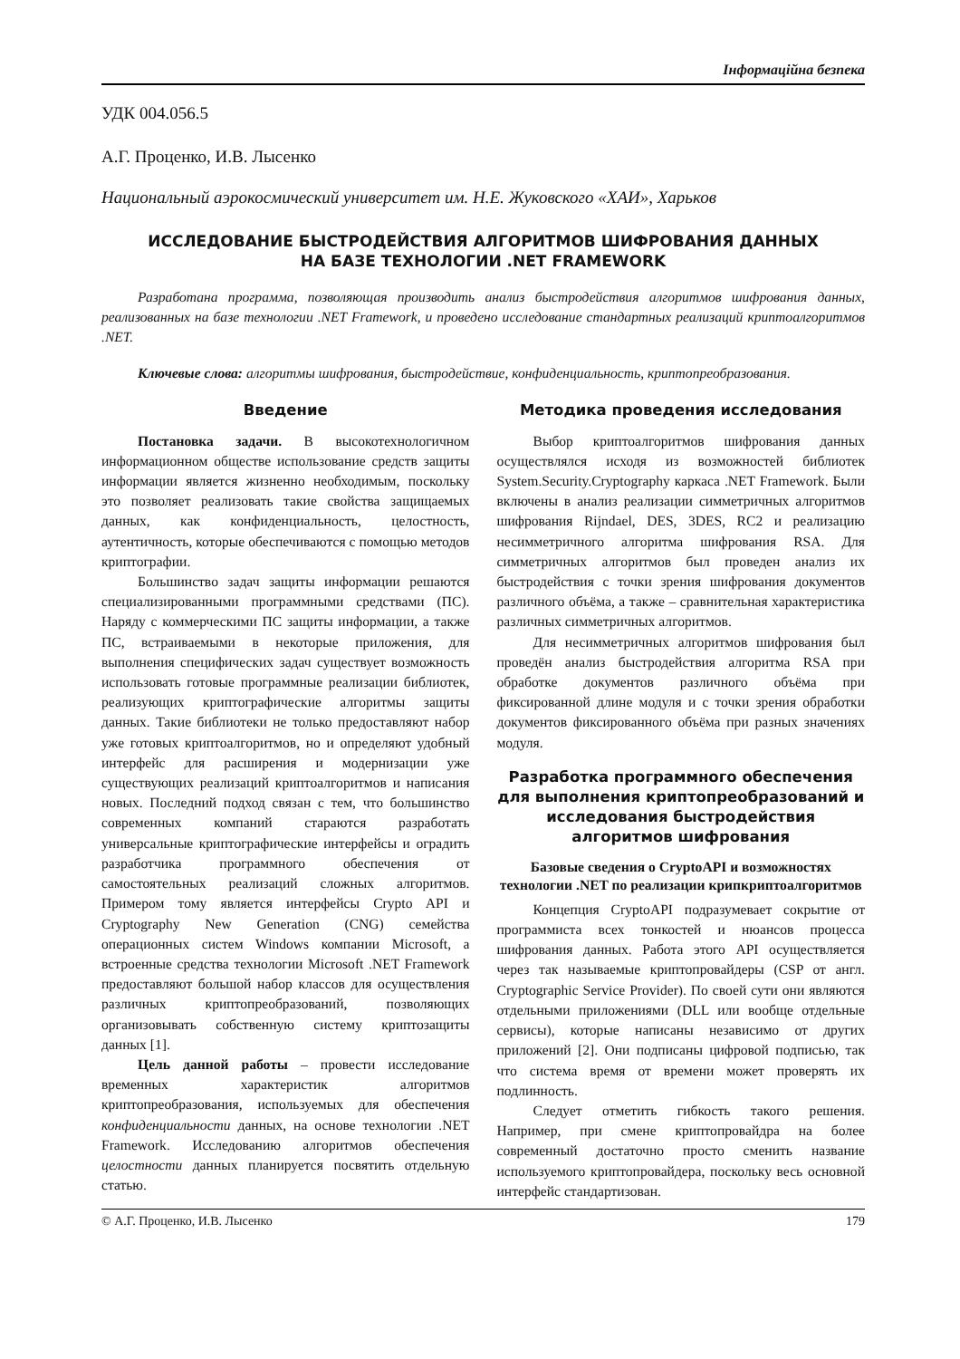Інформаційна безпека
УДК 004.056.5
А.Г. Проценко, И.В. Лысенко
Национальный аэрокосмический университет им. Н.Е. Жуковского «ХАИ», Харьков
ИССЛЕДОВАНИЕ БЫСТРОДЕЙСТВИЯ АЛГОРИТМОВ ШИФРОВАНИЯ ДАННЫХ
НА БАЗЕ ТЕХНОЛОГИИ .NET FRAMEWORK
Разработана программа, позволяющая производить анализ быстродействия алгоритмов шифрования данных, реализованных на базе технологии .NET Framework, и проведено исследование стандартных реализаций криптоалгоритмов .NET.
Ключевые слова: алгоритмы шифрования, быстродействие, конфиденциальность, криптопреобразования.
Введение
Постановка задачи. В высокотехнологичном информационном обществе использование средств защиты информации является жизненно необходимым, поскольку это позволяет реализовать такие свойства защищаемых данных, как конфиденциальность, целостность, аутентичность, которые обеспечиваются с помощью методов криптографии.
Большинство задач защиты информации решаются специализированными программными средствами (ПС). Наряду с коммерческими ПС защиты информации, а также ПС, встраиваемыми в некоторые приложения, для выполнения специфических задач существует возможность использовать готовые программные реализации библиотек, реализующих криптографические алгоритмы защиты данных. Такие библиотеки не только предоставляют набор уже готовых криптоалгоритмов, но и определяют удобный интерфейс для расширения и модернизации уже существующих реализаций криптоалгоритмов и написания новых. Последний подход связан с тем, что большинство современных компаний стараются разработать универсальные криптографические интерфейсы и оградить разработчика программного обеспечения от самостоятельных реализаций сложных алгоритмов. Примером тому является интерфейсы Crypto API и Cryptography New Generation (CNG) семейства операционных систем Windows компании Microsoft, а встроенные средства технологии Microsoft .NET Framework предоставляют большой набор классов для осуществления различных криптопреобразований, позволяющих организовывать собственную систему криптозащиты данных [1].
Цель данной работы – провести исследование временных характеристик алгоритмов криптопреобразования, используемых для обеспечения конфиденциальности данных, на основе технологии .NET Framework. Исследованию алгоритмов обеспечения целостности данных планируется посвятить отдельную статью.
Методика проведения исследования
Выбор криптоалгоритмов шифрования данных осуществлялся исходя из возможностей библиотек System.Security.Cryptography каркаса .NET Framework. Были включены в анализ реализации симметричных алгоритмов шифрования Rijndael, DES, 3DES, RC2 и реализацию несимметричного алгоритма шифрования RSA. Для симметричных алгоритмов был проведен анализ их быстродействия с точки зрения шифрования документов различного объёма, а также – сравнительная характеристика различных симметричных алгоритмов.
Для несимметричных алгоритмов шифрования был проведён анализ быстродействия алгоритма RSA при обработке документов различного объёма при фиксированной длине модуля и с точки зрения обработки документов фиксированного объёма при разных значениях модуля.
Разработка программного обеспечения для выполнения криптопреобразований и исследования быстродействия алгоритмов шифрования
Базовые сведения о CryptoAPI и возможностях технологии .NET по реализации крипкриптоалгоритмов
Концепция CryptoAPI подразумевает сокрытие от программиста всех тонкостей и нюансов процесса шифрования данных. Работа этого API осуществляется через так называемые криптопровайдеры (CSP от англ. Cryptographic Service Provider). По своей сути они являются отдельными приложениями (DLL или вообще отдельные сервисы), которые написаны независимо от других приложений [2]. Они подписаны цифровой подписью, так что система время от времени может проверять их подлинность.
Следует отметить гибкость такого решения. Например, при смене криптопровайдра на более современный достаточно просто сменить название используемого криптопровайдера, поскольку весь основной интерфейс стандартизован.
© А.Г. Проценко, И.В. Лысенко 179